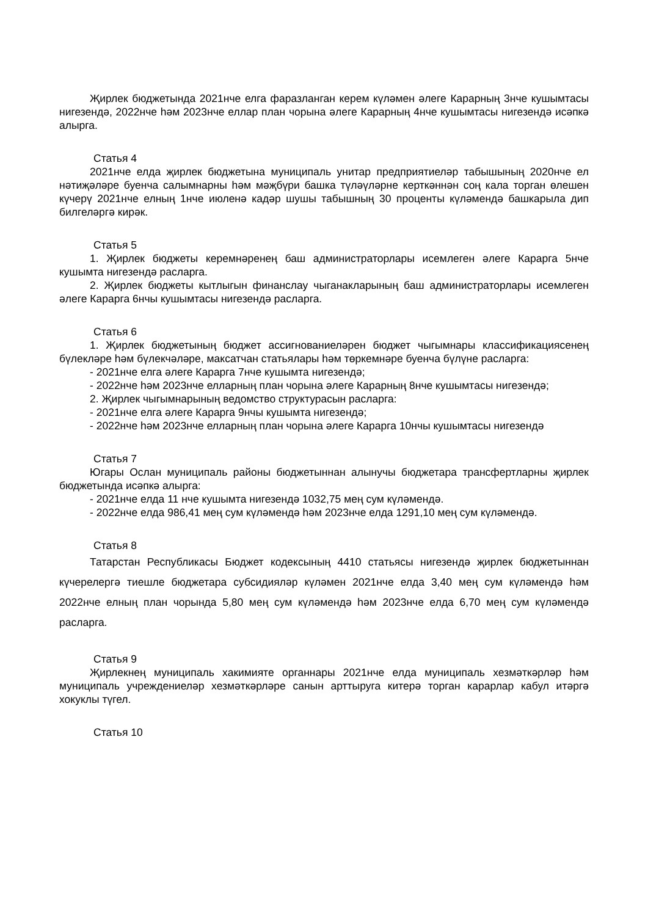Җирлек бюджетында 2021нче елга фаразланган керем күләмен әлеге Карарның 3нче кушымтасы нигезендә, 2022нче һәм 2023нче еллар план чорына әлеге Карарның 4нче кушымтасы нигезендә исәпкә алырга.
Статья 4
2021нче елда җирлек бюджетына муниципаль унитар предприятиеләр табышының 2020нче ел нәтиҗәләре буенча салымнарны һәм мәҗбүри башка түләүләрне керткәннән соң кала торган өлешен күчерү 2021нче елның 1нче июленә кадәр шушы табышның 30 проценты күләмендә башкарыла дип билгеләргә кирәк.
Статья 5
1. Җирлек бюджеты керемнәренең баш администраторлары исемлеген әлеге Карарга 5нче кушымта нигезендә расларга.
2. Җирлек бюджеты кытлыгын финанслау чыганакларының баш администраторлары исемлеген әлеге Карарга 6нчы кушымтасы нигезендә расларга.
Статья 6
1. Җирлек бюджетының бюджет ассигнованиеләрен бюджет чыгымнары классификациясенең бүлекләре һәм бүлекчәләре, максатчан статьялары һәм төркемнәре буенча бүлүне расларга:
- 2021нче елга әлеге Карарга 7нче кушымта нигезендә;
- 2022нче һәм 2023нче елларның план чорына әлеге Карарның 8нче кушымтасы нигезендә;
2. Җирлек чыгымнарының ведомство структурасын расларга:
- 2021нче елга әлеге Карарга 9нчы кушымта нигезендә;
- 2022нче һәм 2023нче елларның план чорына әлеге Карарга 10нчы кушымтасы нигезендә
Статья 7
Югары Ослан муниципаль районы бюджетыннан алынучы бюджетара трансфертларны җирлек бюджетында исәпкә алырга:
- 2021нче елда 11 нче кушымта нигезендә 1032,75 мең сум күләмендә.
- 2022нче елда 986,41 мең сум күләмендә һәм 2023нче елда 1291,10 мең сум күләмендә.
Статья 8
Татарстан Республикасы Бюджет кодексының 4410 статьясы нигезендә җирлек бюджетыннан күчерелергә тиешле бюджетара субсидияләр күләмен 2021нче елда 3,40 мең сум күләмендә һәм 2022нче елның план чорында 5,80 мең сум күләмендә һәм 2023нче елда 6,70 мең сум күләмендә расларга.
Статья 9
Җирлекнең муниципаль хакимияте органнары 2021нче елда муниципаль хезмәткәрләр һәм муниципаль учреждениеләр хезмәткәрләре санын арттыруга китерә торган карарлар кабул итәргә хокуклы түгел.
Статья 10